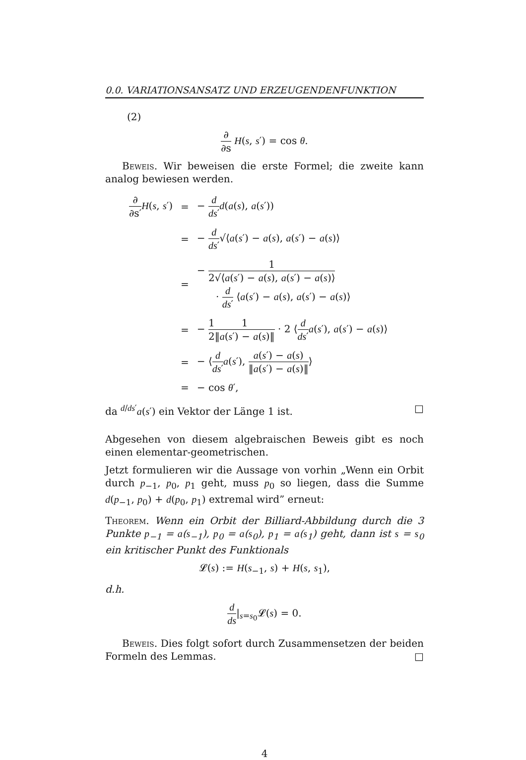0.0. VARIATIONSANSATZ UND ERZEUGENDENFUNKTION
(2)
∂ ∂s H(s, s′) = cos θ.
Beweis. Wir beweisen die erste Formel; die zweite kann analog bewiesen werden.
| ∂ ∂s′ H ( s , s ′) | = | − d ds ′ d ( a ( s ), a ( s ′)) |
| | = | − d ds ′ √⟨ a ( s ′) − a ( s ), a ( s ′) − a ( s )⟩ |
| | = | − 1 2√⟨ a ( s ′) − a ( s ), a ( s ′) − a ( s )⟩ · d ds ′ ⟨ a ( s ′) − a ( s ), a ( s ′) − a ( s )⟩ |
| | = | − 1 2 1 ‖ a ( s ′) − a ( s )‖ · 2 ⟨ d ds ′ a ( s ′), a ( s ′) − a ( s )⟩ |
| | = | − ⟨ d ds ′ a ( s ′), a ( s ′) − a ( s ) ‖ a ( s ′) − a ( s )‖ ⟩ |
| | = | − cos θ ′, |
da <sup>d/ds′</sup>a(s′) ein Vektor der Länge 1 ist. □
Abgesehen von diesem algebraischen Beweis gibt es noch einen elementar-geometrischen.
Jetzt formulieren wir die Aussage von vorhin „Wenn ein Orbit durch p<sub>−1</sub>, p<sub>0</sub>, p<sub>1</sub> geht, muss p<sub>0</sub> so liegen, dass die Summe d(p<sub>−1</sub>, p<sub>0</sub>) + d(p<sub>0</sub>, p<sub>1</sub>) extremal wird” erneut:
Theorem. Wenn ein Orbit der Billiard-Abbildung durch die 3 Punkte p<sub>−1</sub> = a(s<sub>−1</sub>), p<sub>0</sub> = a(s<sub>0</sub>), p<sub>1</sub> = a(s<sub>1</sub>) geht, dann ist s = s<sub>0</sub> ein kritischer Punkt des Funktionals
𝓛(s) := H(s<sub>−1</sub>, s) + H(s, s<sub>1</sub>),
d.h.
d ds|<sub>s=s<sub>0</sub></sub>𝓛(s) = 0.
Beweis. Dies folgt sofort durch Zusammensetzen der beiden Formeln des Lemmas. □
4